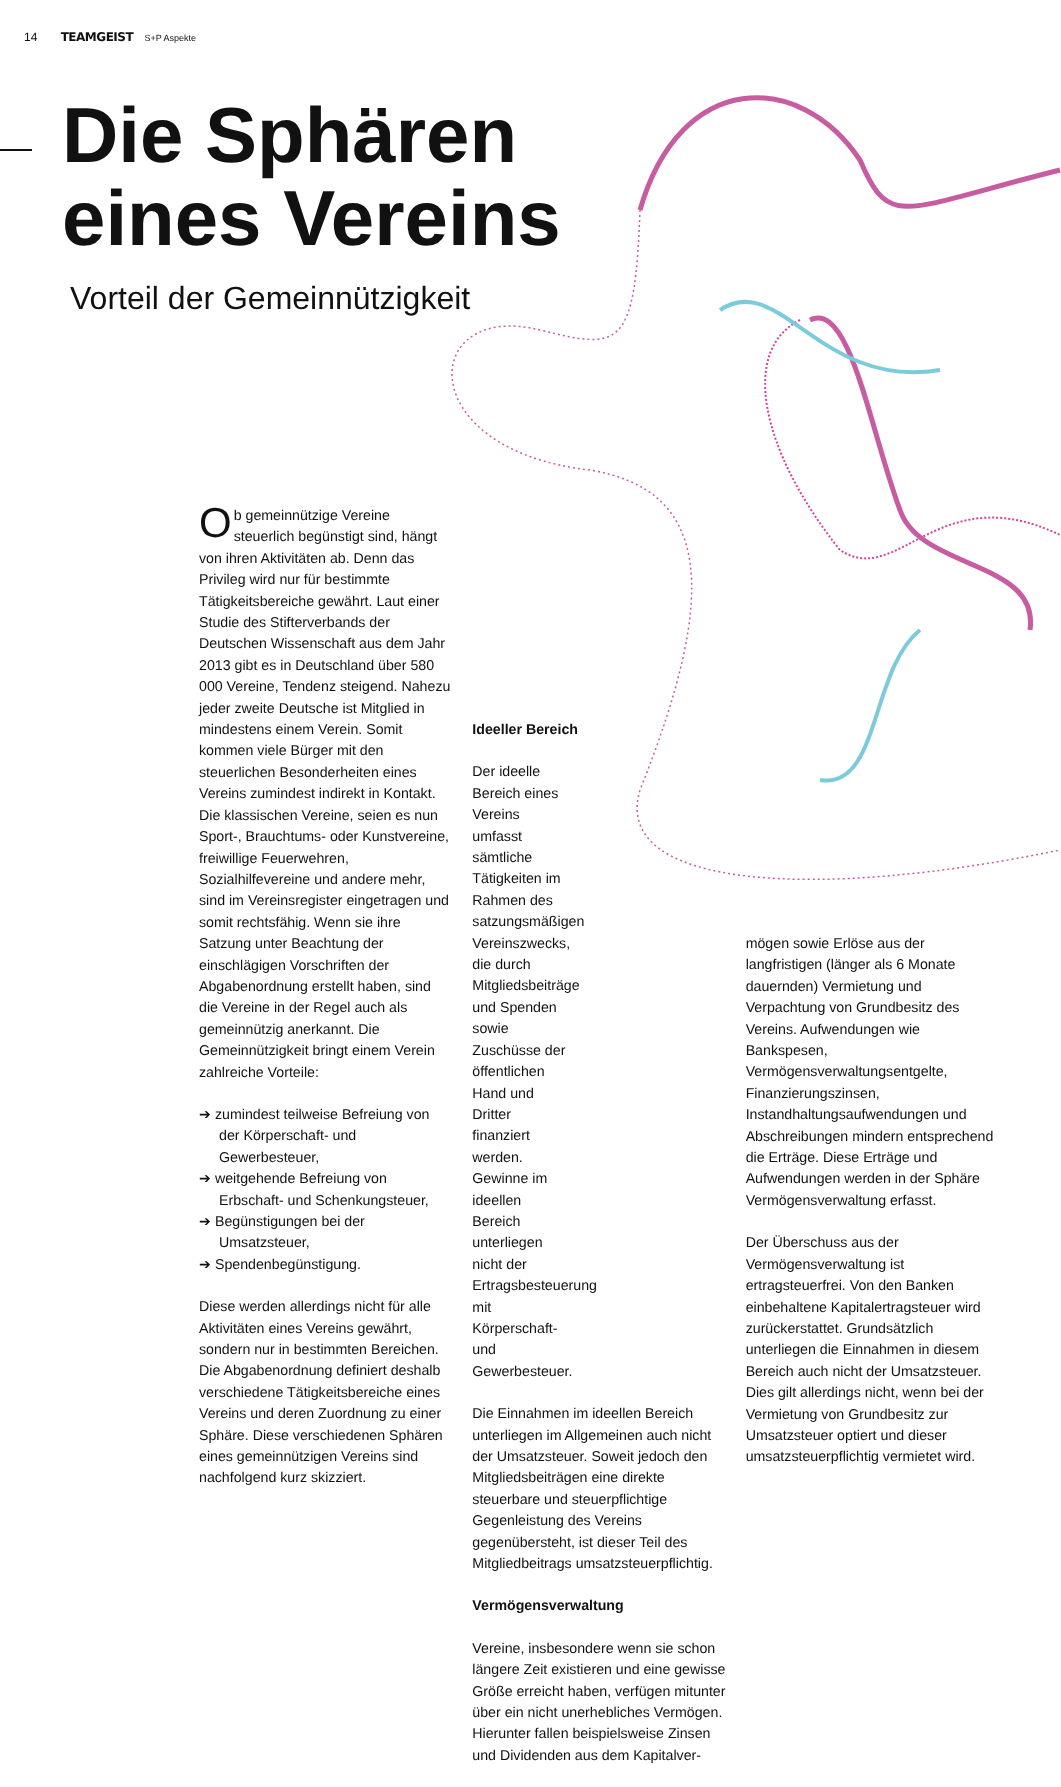14 TEAMGEIST S+P Aspekte
Die Sphären
eines Vereins
Vorteil der Gemeinnützigkeit
Ob gemeinnützige Vereine steuerlich begünstigt sind, hängt von ihren Aktivitäten ab. Denn das Privileg wird nur für bestimmte Tätigkeitsbereiche gewährt. Laut einer Studie des Stifterverbands der Deutschen Wissenschaft aus dem Jahr 2013 gibt es in Deutschland über 580 000 Vereine, Tendenz steigend. Nahezu jeder zweite Deutsche ist Mitglied in mindestens einem Verein. Somit kommen viele Bürger mit den steuerlichen Besonderheiten eines Vereins zumindest indirekt in Kontakt. Die klassischen Vereine, seien es nun Sport-, Brauchtums- oder Kunstvereine, freiwillige Feuerwehren, Sozialhilfevereine und andere mehr, sind im Vereinsregister eingetragen und somit rechtsfähig. Wenn sie ihre Satzung unter Beachtung der einschlägigen Vorschriften der Abgabenordnung erstellt haben, sind die Vereine in der Regel auch als gemeinnützig anerkannt. Die Gemeinnützigkeit bringt einem Verein zahlreiche Vorteile:
➔ zumindest teilweise Befreiung von der Körperschaft- und Gewerbesteuer,
➔ weitgehende Befreiung von Erbschaft- und Schenkungsteuer,
➔ Begünstigungen bei der Umsatzsteuer,
➔ Spendenbegünstigung.
Diese werden allerdings nicht für alle Aktivitäten eines Vereins gewährt, sondern nur in bestimmten Bereichen. Die Abgabenordnung definiert deshalb verschiedene Tätigkeitsbereiche eines Vereins und deren Zuordnung zu einer Sphäre. Diese verschiedenen Sphären eines gemeinnützigen Vereins sind nachfolgend kurz skizziert.
Ideeller Bereich
Der ideelle Bereich eines Vereins umfasst sämtliche Tätigkeiten im Rahmen des satzungsmäßigen Vereinszwecks, die durch Mitgliedsbeiträge und Spenden sowie Zuschüsse der öffentlichen Hand und Dritter finanziert werden. Gewinne im ideellen Bereich unterliegen nicht der Ertragsbesteuerung mit Körperschaft- und Gewerbesteuer.
Die Einnahmen im ideellen Bereich unterliegen im Allgemeinen auch nicht der Umsatzsteuer. Soweit jedoch den Mitgliedsbeiträgen eine direkte steuerbare und steuerpflichtige Gegenleistung des Vereins gegenübersteht, ist dieser Teil des Mitgliedbeitrags umsatzsteuerpflichtig.
Vermögensverwaltung
Vereine, insbesondere wenn sie schon längere Zeit existieren und eine gewisse Größe erreicht haben, verfügen mitunter über ein nicht unerhebliches Vermögen. Hierunter fallen beispielsweise Zinsen und Dividenden aus dem Kapitalver-
mögen sowie Erlöse aus der langfristigen (länger als 6 Monate dauernden) Vermietung und Verpachtung von Grundbesitz des Vereins. Aufwendungen wie Bankspesen, Vermögensverwaltungsentgelte, Finanzierungszinsen, Instandhaltungsaufwendungen und Abschreibungen mindern entsprechend die Erträge. Diese Erträge und Aufwendungen werden in der Sphäre Vermögensverwaltung erfasst.
Der Überschuss aus der Vermögensverwaltung ist ertragsteuerfrei. Von den Banken einbehaltene Kapitalertragsteuer wird zurückerstattet. Grundsätzlich unterliegen die Einnahmen in diesem Bereich auch nicht der Umsatzsteuer. Dies gilt allerdings nicht, wenn bei der Vermietung von Grundbesitz zur Umsatzsteuer optiert und dieser umsatzsteuerpflichtig vermietet wird.